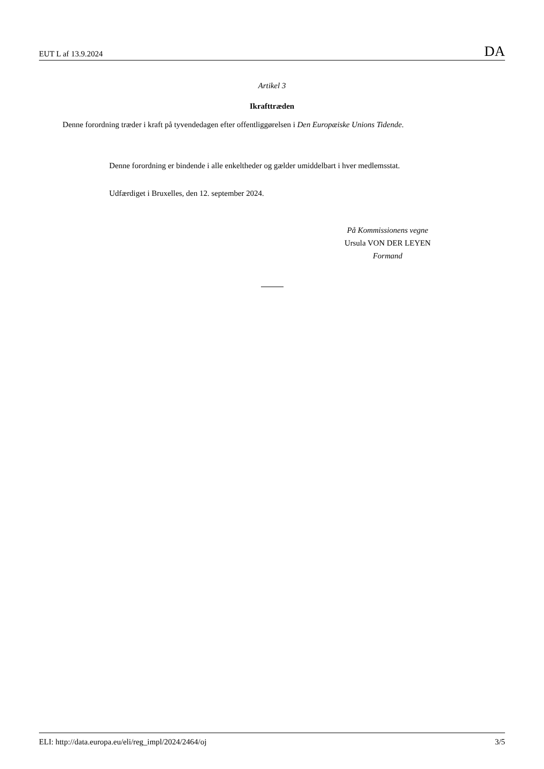EUT L af 13.9.2024 DA
Artikel 3
Ikrafttræden
Denne forordning træder i kraft på tyvendedagen efter offentliggørelsen i Den Europæiske Unions Tidende.
Denne forordning er bindende i alle enkeltheder og gælder umiddelbart i hver medlemsstat.
Udfærdiget i Bruxelles, den 12. september 2024.
På Kommissionens vegne
Ursula VON DER LEYEN
Formand
ELI: http://data.europa.eu/eli/reg_impl/2024/2464/oj 3/5